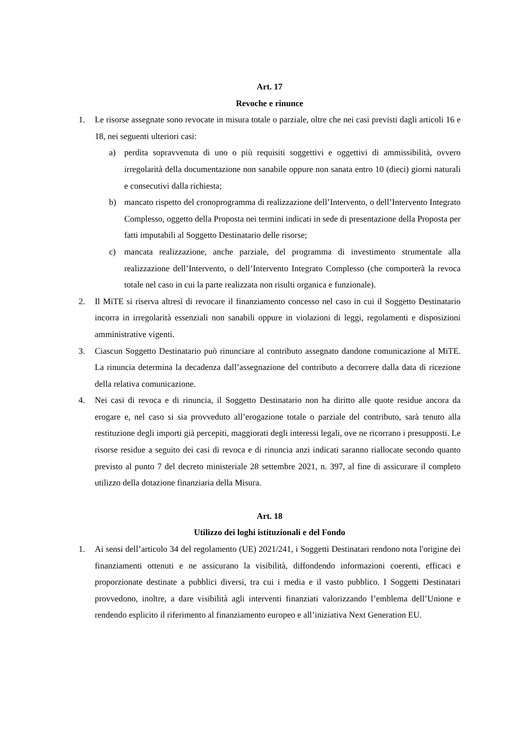Art. 17
Revoche e rinunce
1. Le risorse assegnate sono revocate in misura totale o parziale, oltre che nei casi previsti dagli articoli 16 e 18, nei seguenti ulteriori casi:
a) perdita sopravvenuta di uno o più requisiti soggettivi e oggettivi di ammissibilità, ovvero irregolarità della documentazione non sanabile oppure non sanata entro 10 (dieci) giorni naturali e consecutivi dalla richiesta;
b) mancato rispetto del cronoprogramma di realizzazione dell’Intervento, o dell’Intervento Integrato Complesso, oggetto della Proposta nei termini indicati in sede di presentazione della Proposta per fatti imputabili al Soggetto Destinatario delle risorse;
c) mancata realizzazione, anche parziale, del programma di investimento strumentale alla realizzazione dell’Intervento, o dell’Intervento Integrato Complesso (che comporterà la revoca totale nel caso in cui la parte realizzata non risulti organica e funzionale).
2. Il MiTE si riserva altresì di revocare il finanziamento concesso nel caso in cui il Soggetto Destinatario incorra in irregolarità essenziali non sanabili oppure in violazioni di leggi, regolamenti e disposizioni amministrative vigenti.
3. Ciascun Soggetto Destinatario può rinunciare al contributo assegnato dandone comunicazione al MiTE. La rinuncia determina la decadenza dall’assegnazione del contributo a decorrere dalla data di ricezione della relativa comunicazione.
4. Nei casi di revoca e di rinuncia, il Soggetto Destinatario non ha diritto alle quote residue ancora da erogare e, nel caso si sia provveduto all’erogazione totale o parziale del contributo, sarà tenuto alla restituzione degli importi già percepiti, maggiorati degli interessi legali, ove ne ricorrano i presupposti. Le risorse residue a seguito dei casi di revoca e di rinuncia anzi indicati saranno riallocate secondo quanto previsto al punto 7 del decreto ministeriale 28 settembre 2021, n. 397, al fine di assicurare il completo utilizzo della dotazione finanziaria della Misura.
Art. 18
Utilizzo dei loghi istituzionali e del Fondo
1. Ai sensi dell’articolo 34 del regolamento (UE) 2021/241, i Soggetti Destinatari rendono nota l'origine dei finanziamenti ottenuti e ne assicurano la visibilità, diffondendo informazioni coerenti, efficaci e proporzionate destinate a pubblici diversi, tra cui i media e il vasto pubblico. I Soggetti Destinatari provvedono, inoltre, a dare visibilità agli interventi finanziati valorizzando l’emblema dell’Unione e rendendo esplicito il riferimento al finanziamento europeo e all’iniziativa Next Generation EU.